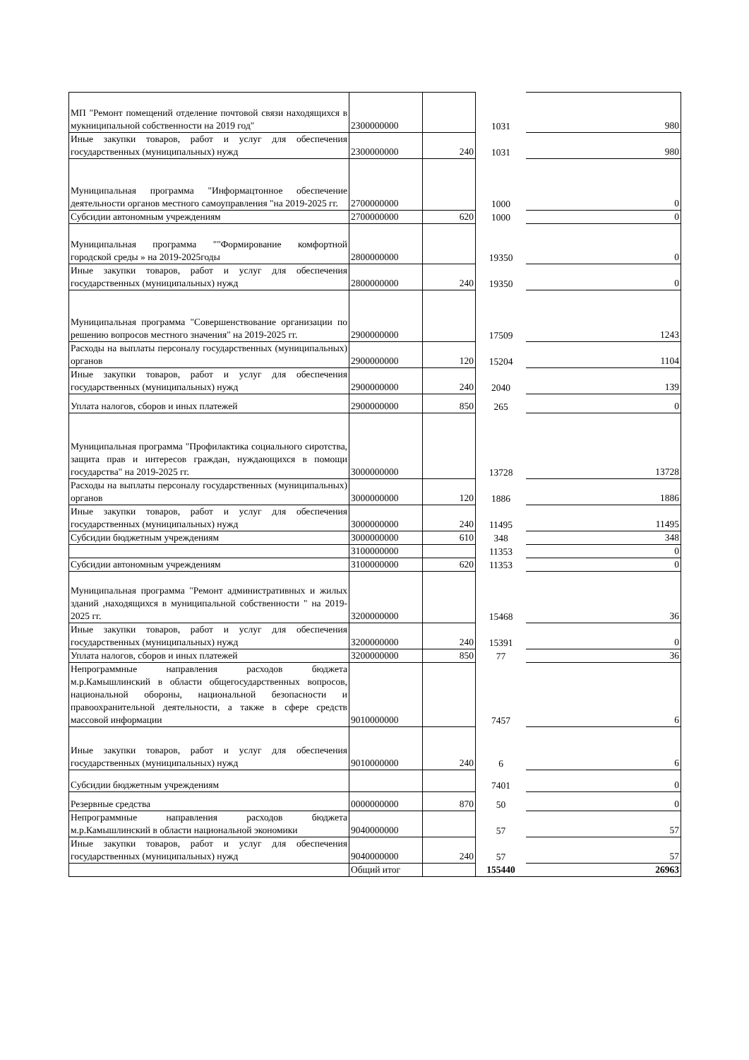| МП "Ремонт помещений отделение почтовой связи находящихся в мукниципальной собственности на 2019 год" | 2300000000 | | 1031 | 980 |
| Иные закупки товаров, работ и услуг для обеспечения государственных (муниципальных) нужд | 2300000000 | 240 | 1031 | 980 |
| Муниципальная программа "Информацтонное обеспечение деятельности органов местного самоуправления "на 2019-2025 гг. | 2700000000 | | 1000 | 0 |
| Субсидии автономным учреждениям | 2700000000 | 620 | 1000 | 0 |
| Муниципальная программа ""Формирование комфортной городской среды » на 2019-2025годы | 2800000000 | | 19350 | 0 |
| Иные закупки товаров, работ и услуг для обеспечения государственных (муниципальных) нужд | 2800000000 | 240 | 19350 | 0 |
| Муниципальная программа "Совершенствование организации по решению вопросов местного значения" на 2019-2025 гг. | 2900000000 | | 17509 | 1243 |
| Расходы на выплаты персоналу государственных (муниципальных) органов | 2900000000 | 120 | 15204 | 1104 |
| Иные закупки товаров, работ и услуг для обеспечения государственных (муниципальных) нужд | 2900000000 | 240 | 2040 | 139 |
| Уплата налогов, сборов и иных платежей | 2900000000 | 850 | 265 | 0 |
| Муниципальная программа "Профилактика социального сиротства, защита прав и интересов граждан, нуждающихся в помощи государства" на 2019-2025 гг. | 3000000000 | | 13728 | 13728 |
| Расходы на выплаты персоналу государственных (муниципальных) органов | 3000000000 | 120 | 1886 | 1886 |
| Иные закупки товаров, работ и услуг для обеспечения государственных (муниципальных) нужд | 3000000000 | 240 | 11495 | 11495 |
| Субсидии бюджетным учреждениям | 3000000000 | 610 | 348 | 348 |
| | 3100000000 | | 11353 | 0 |
| Субсидии автономным учреждениям | 3100000000 | 620 | 11353 | 0 |
| Муниципальная программа "Ремонт административных и жилых зданий ,находящихся в муниципальной собственности " на 2019-2025 гг. | 3200000000 | | 15468 | 36 |
| Иные закупки товаров, работ и услуг для обеспечения государственных (муниципальных) нужд | 3200000000 | 240 | 15391 | 0 |
| Уплата налогов, сборов и иных платежей | 3200000000 | 850 | 77 | 36 |
| Непрограммные направления расходов бюджета м.р.Камышлинский в области общегосударственных вопросов, национальной обороны, национальной безопасности и правоохранительной деятельности, а также в сфере средств массовой информации | 9010000000 | | 7457 | 6 |
| Иные закупки товаров, работ и услуг для обеспечения государственных (муниципальных) нужд | 9010000000 | 240 | 6 | 6 |
| Субсидии бюджетным учреждениям | | | 7401 | 0 |
| Резервные средства | 0000000000 | 870 | 50 | 0 |
| Непрограммные направления расходов бюджета м.р.Камышлинский в области национальной экономики | 9040000000 | | 57 | 57 |
| Иные закупки товаров, работ и услуг для обеспечения государственных (муниципальных) нужд | 9040000000 | 240 | 57 | 57 |
| | Общий итог | | 155440 | 26963 |